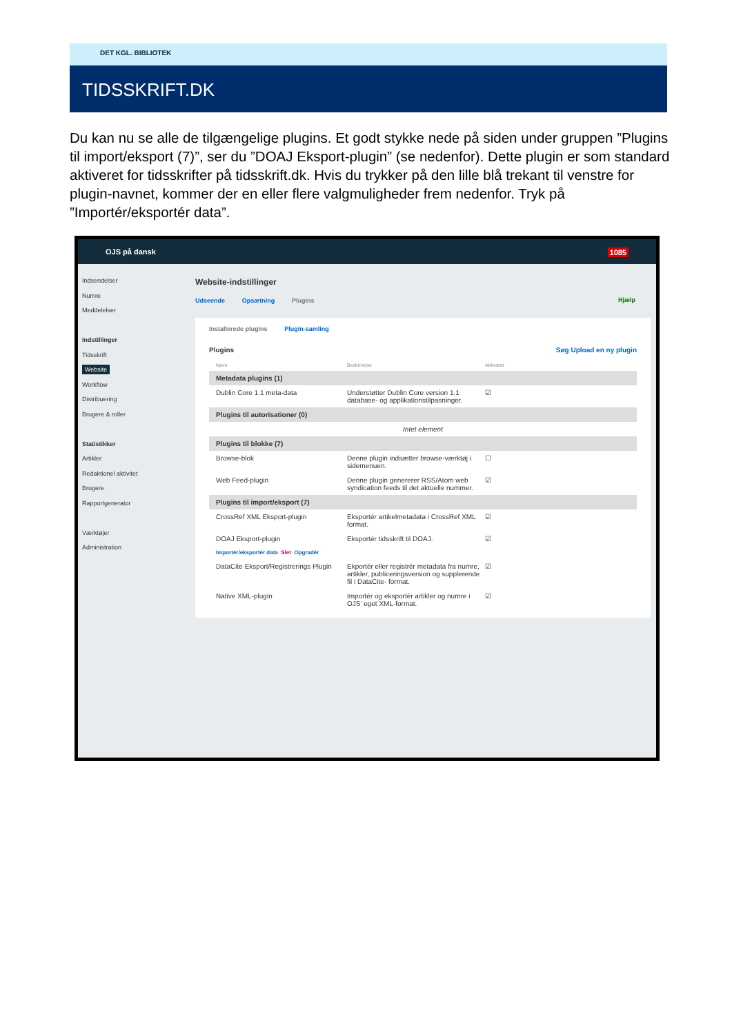DET KGL. BIBLIOTEK
TIDSSKRIFT.DK
Du kan nu se alle de tilgængelige plugins. Et godt stykke nede på siden under gruppen ”Plugins til import/eksport (7)”, ser du ”DOAJ Eksport-plugin” (se nedenfor). Dette plugin er som standard aktiveret for tidsskrifter på tidsskrift.dk. Hvis du trykker på den lille blå trekant til venstre for plugin-navnet, kommer der en eller flere valgmuligheder frem nedenfor. Tryk på ”Importér/eksportér data”.
OJS på dansk 1085
Indsendelser
Numre
Meddelelser
Indstillinger
Tidsskrift
Website
Workflow
Distribuering
Brugere & roller
Statistikker
Artikler
Redaktionel aktivitet
Brugere
Rapportgenerator
Værktøjer
Administration
Website-indstillinger
Udseende Opsætning Plugins Hjælp
Installerede plugins Plugin-samling
Plugins Søg Upload en ny plugin
Navn Beskrivelse Aktiveret
Metadata plugins (1)
Dublin Core 1.1 meta-data Understøtter Dublin Core version 1.1 database- og applikationstilpasninger. ☑
Plugins til autorisationer (0)
Intet element
Plugins til blokke (7)
Browse-blok Denne plugin indsætter browse-værktøj i sidemenuen. ☐
Web Feed-plugin Denne plugin genererer RSS/Atom web syndication feeds til det aktuelle nummer. ☑
Plugins til import/eksport (7)
CrossRef XML Eksport-plugin Eksportér artikelmetadata i CrossRef XML format. ☑
DOAJ Eksport-plugin Eksportér tidsskrift til DOAJ. ☑
Importér/eksportér data Slet Opgradér
DataCite Eksport/Registrerings Plugin Ekportér eller registrér metadata fra numre, artikler, publiceringsversion og supplerende fil i DataCite- format. ☑
Native XML-plugin Importér og eksportér artikler og numre i OJS' eget XML-format. ☑